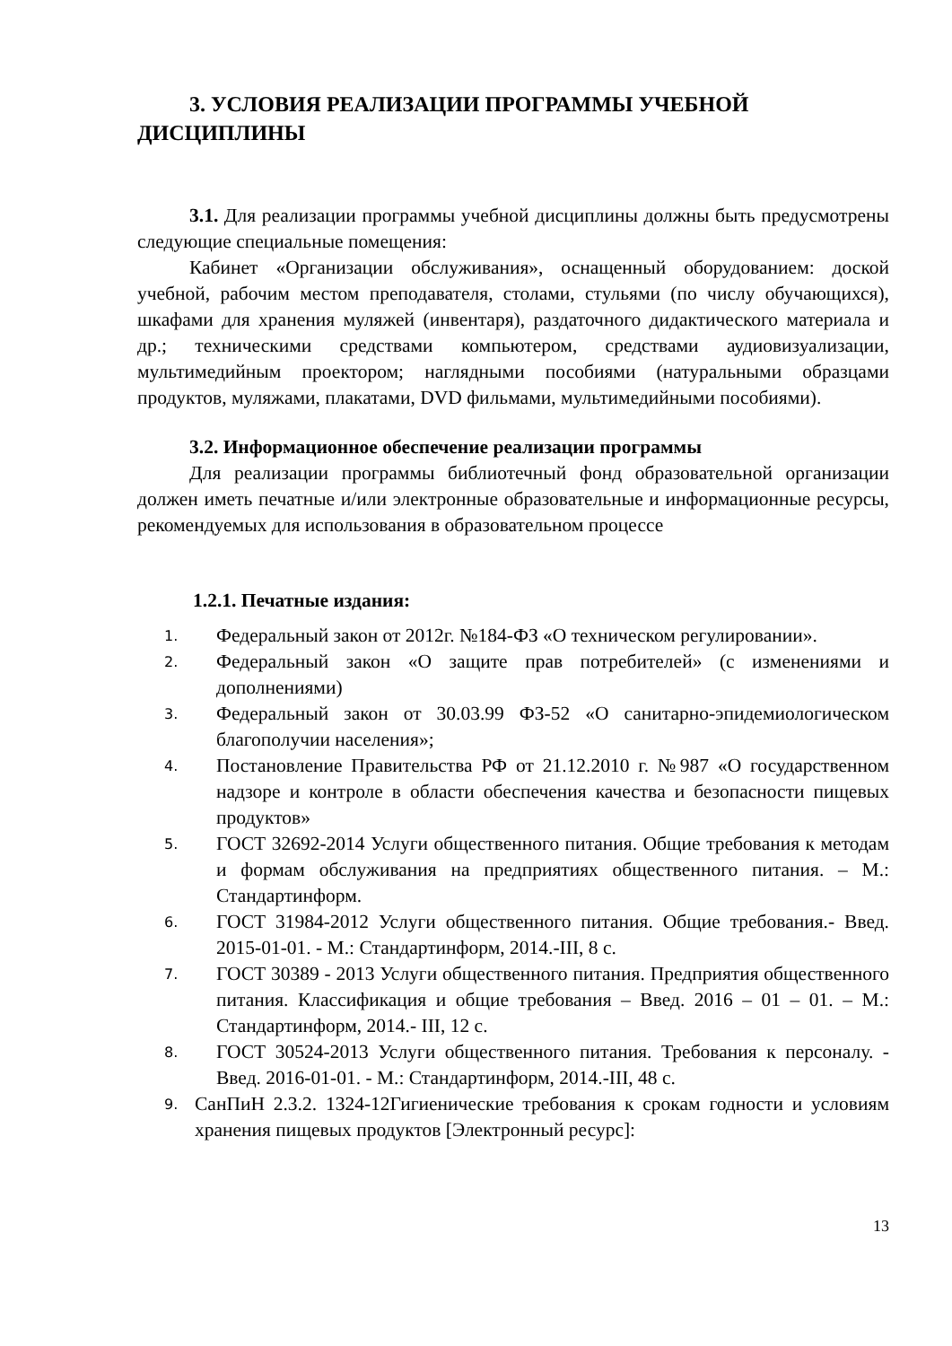3. УСЛОВИЯ РЕАЛИЗАЦИИ ПРОГРАММЫ УЧЕБНОЙ ДИСЦИПЛИНЫ
3.1. Для реализации программы учебной дисциплины должны быть предусмотрены следующие специальные помещения:
Кабинет «Организации обслуживания», оснащенный оборудованием: доской учебной, рабочим местом преподавателя, столами, стульями (по числу обучающихся), шкафами для хранения муляжей (инвентаря), раздаточного дидактического материала и др.; техническими средствами компьютером, средствами аудиовизуализации, мультимедийным проектором; наглядными пособиями (натуральными образцами продуктов, муляжами, плакатами, DVD фильмами, мультимедийными пособиями).
3.2. Информационное обеспечение реализации программы
Для реализации программы библиотечный фонд образовательной организации должен иметь печатные и/или электронные образовательные и информационные ресурсы, рекомендуемых для использования в образовательном процессе
1.2.1. Печатные издания:
1. Федеральный закон от 2012г. №184-ФЗ «О техническом регулировании».
2. Федеральный закон «О защите прав потребителей» (с изменениями и дополнениями)
3. Федеральный закон от 30.03.99 ФЗ-52 «О санитарно-эпидемиологическом благополучии населения»;
4. Постановление Правительства РФ от 21.12.2010 г. №987 «О государственном надзоре и контроле в области обеспечения качества и безопасности пищевых продуктов»
5. ГОСТ 32692-2014 Услуги общественного питания. Общие требования к методам и формам обслуживания на предприятиях общественного питания. – М.: Стандартинформ.
6. ГОСТ 31984-2012 Услуги общественного питания. Общие требования.- Введ. 2015-01-01. - М.: Стандартинформ, 2014.-III, 8 с.
7. ГОСТ 30389 - 2013 Услуги общественного питания. Предприятия общественного питания. Классификация и общие требования – Введ. 2016 – 01 – 01. – М.: Стандартинформ, 2014.- III, 12 с.
8. ГОСТ 30524-2013 Услуги общественного питания. Требования к персоналу. - Введ. 2016-01-01. - М.: Стандартинформ, 2014.-III, 48 с.
9. СанПиН 2.3.2. 1324-12Гигиенические требования к срокам годности и условиям хранения пищевых продуктов [Электронный ресурс]:
13